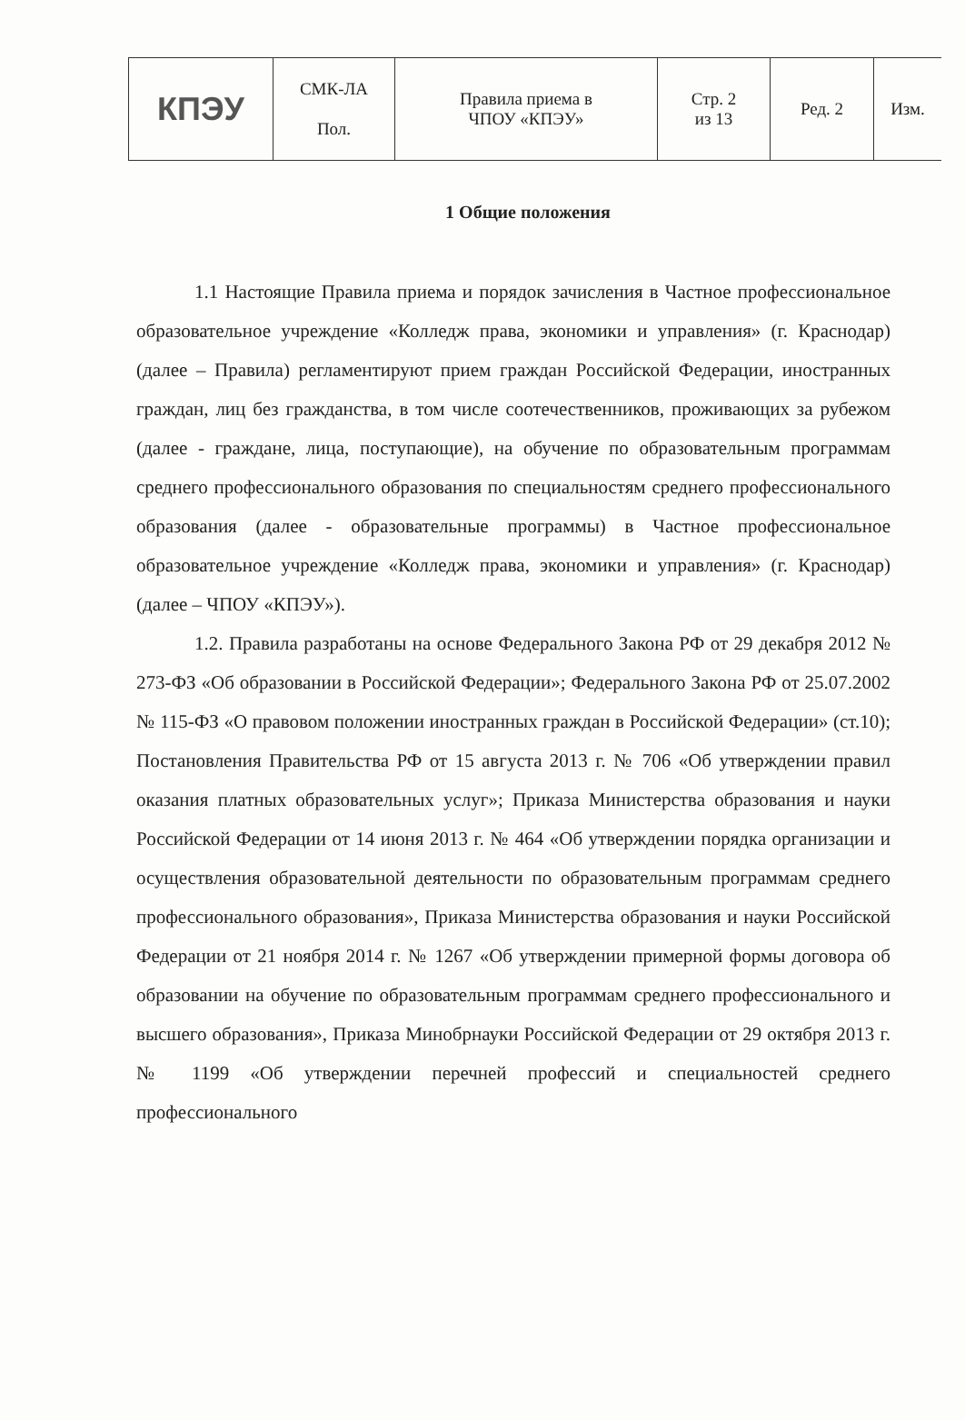| КПЭУ | СМК-ЛА Пол. | Правила приема в ЧПОУ «КПЭУ» | Стр. 2 из 13 | Ред. 2 | Изм. |
1 Общие положения
1.1 Настоящие Правила приема и порядок зачисления в Частное профессиональное образовательное учреждение «Колледж права, экономики и управления» (г. Краснодар) (далее – Правила) регламентируют прием граждан Российской Федерации, иностранных граждан, лиц без гражданства, в том числе соотечественников, проживающих за рубежом (далее - граждане, лица, поступающие), на обучение по образовательным программам среднего профессионального образования по специальностям среднего профессионального образования (далее - образовательные программы) в Частное профессиональное образовательное учреждение «Колледж права, экономики и управления» (г. Краснодар) (далее – ЧПОУ «КПЭУ»).
1.2. Правила разработаны на основе Федерального Закона РФ от 29 декабря 2012 № 273-ФЗ «Об образовании в Российской Федерации»; Федерального Закона РФ от 25.07.2002 № 115-ФЗ «О правовом положении иностранных граждан в Российской Федерации» (ст.10); Постановления Правительства РФ от 15 августа 2013 г. № 706 «Об утверждении правил оказания платных образовательных услуг»; Приказа Министерства образования и науки Российской Федерации от 14 июня 2013 г. № 464 «Об утверждении порядка организации и осуществления образовательной деятельности по образовательным программам среднего профессионального образования», Приказа Министерства образования и науки Российской Федерации от 21 ноября 2014 г. № 1267 «Об утверждении примерной формы договора об образовании на обучение по образовательным программам среднего профессионального и высшего образования», Приказа Минобрнауки Российской Федерации от 29 октября 2013 г. № 1199 «Об утверждении перечней профессий и специальностей среднего профессионального